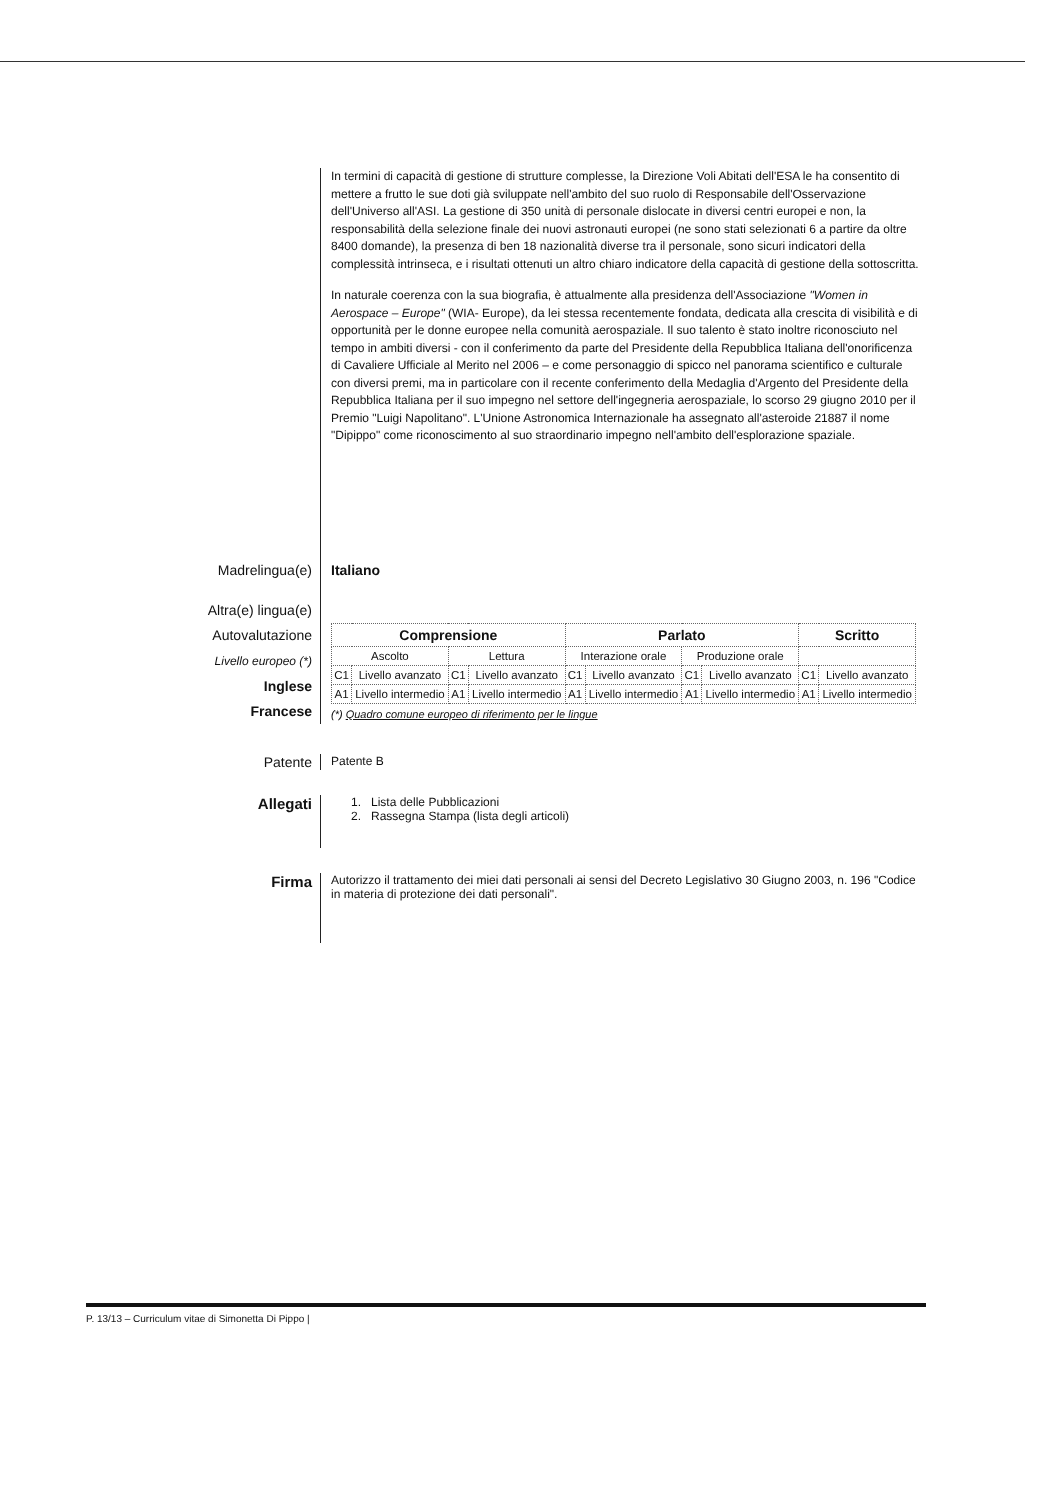In termini di capacità di gestione di strutture complesse, la Direzione Voli Abitati dell'ESA le ha consentito di mettere a frutto le sue doti già sviluppate nell'ambito del suo ruolo di Responsabile dell'Osservazione dell'Universo all'ASI. La gestione di 350 unità di personale dislocate in diversi centri europei e non, la responsabilità della selezione finale dei nuovi astronauti europei (ne sono stati selezionati 6 a partire da oltre 8400 domande), la presenza di ben 18 nazionalità diverse tra il personale, sono sicuri indicatori della complessità intrinseca, e i risultati ottenuti un altro chiaro indicatore della capacità di gestione della sottoscritta.
In naturale coerenza con la sua biografia, è attualmente alla presidenza dell'Associazione "Women in Aerospace – Europe" (WIA- Europe), da lei stessa recentemente fondata, dedicata alla crescita di visibilità e di opportunità per le donne europee nella comunità aerospaziale. Il suo talento è stato inoltre riconosciuto nel tempo in ambiti diversi - con il conferimento da parte del Presidente della Repubblica Italiana dell'onorificenza di Cavaliere Ufficiale al Merito nel 2006 – e come personaggio di spicco nel panorama scientifico e culturale con diversi premi, ma in particolare con il recente conferimento della Medaglia d'Argento del Presidente della Repubblica Italiana per il suo impegno nel settore dell'ingegneria aerospaziale, lo scorso 29 giugno 2010 per il Premio "Luigi Napolitano". L'Unione Astronomica Internazionale ha assegnato all'asteroide 21887 il nome "Dipippo" come riconoscimento al suo straordinario impegno nell'ambito dell'esplorazione spaziale.
Madrelingua(e) Italiano
Altra(e) lingua(e)
Autovalutazione
Livello europeo (*)
Inglese
Francese
| Comprensione | | | | Parlato | | | | Scritto | |
| --- | --- | --- | --- | --- | --- | --- | --- | --- | --- |
| Ascolto | | Lettura | | Interazione orale | | Produzione orale | | | |
| C1 | Livello avanzato | C1 | Livello avanzato | C1 | Livello avanzato | C1 | Livello avanzato | C1 | Livello avanzato |
| A1 | Livello intermedio | A1 | Livello intermedio | A1 | Livello intermedio | A1 | Livello intermedio | A1 | Livello intermedio |
(*) Quadro comune europeo di riferimento per le lingue
Patente
Patente B
Allegati
1. Lista delle Pubblicazioni
2. Rassegna Stampa (lista degli articoli)
Firma
Autorizzo il trattamento dei miei dati personali ai sensi del Decreto Legislativo 30 Giugno 2003, n. 196 "Codice in materia di protezione dei dati personali".
P. 13/13 – Curriculum vitae di Simonetta Di Pippo |